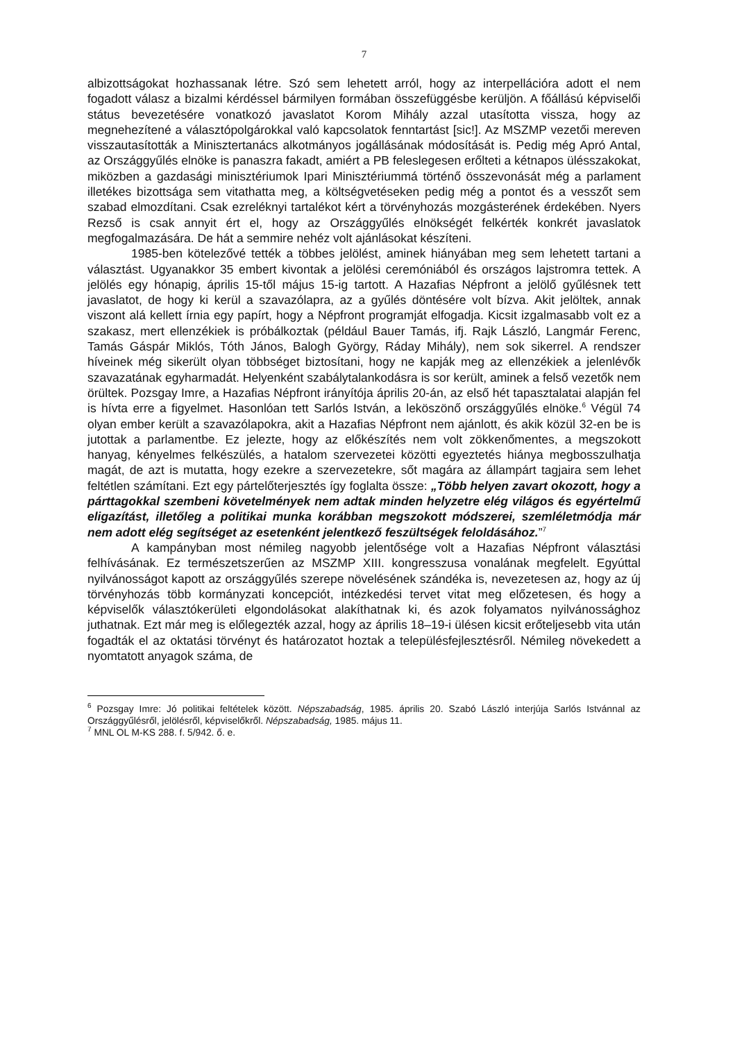7
albizottságokat hozhassanak létre. Szó sem lehetett arról, hogy az interpellációra adott el nem fogadott válasz a bizalmi kérdéssel bármilyen formában összefüggésbe kerüljön. A főállású képviselői státus bevezetésére vonatkozó javaslatot Korom Mihály azzal utasította vissza, hogy az megnehezítené a választópolgárokkal való kapcsolatok fenntartást [sic!]. Az MSZMP vezetői mereven visszautasították a Minisztertanács alkotmányos jogállásának módosítását is. Pedig még Apró Antal, az Országgyűlés elnöke is panaszra fakadt, amiért a PB feleslegesen erőlteti a kétnapos ülésszakokat, miközben a gazdasági minisztériumok Ipari Minisztériummá történő összevonását még a parlament illetékes bizottsága sem vitathatta meg, a költségvetéseken pedig még a pontot és a vesszőt sem szabad elmozdítani. Csak ezreléknyi tartalékot kért a törvényhozás mozgásterének érdekében. Nyers Rezső is csak annyit ért el, hogy az Országgyűlés elnökségét felkérték konkrét javaslatok megfogalmazására. De hát a semmire nehéz volt ajánlásokat készíteni.
1985-ben kötelezővé tették a többes jelölést, aminek hiányában meg sem lehetett tartani a választást. Ugyanakkor 35 embert kivontak a jelölési ceremóniából és országos lajstromra tettek. A jelölés egy hónapig, április 15-től május 15-ig tartott. A Hazafias Népfront a jelölő gyűlésnek tett javaslatot, de hogy ki kerül a szavazólapra, az a gyűlés döntésére volt bízva. Akit jelöltek, annak viszont alá kellett írnia egy papírt, hogy a Népfront programját elfogadja. Kicsit izgalmasabb volt ez a szakasz, mert ellenzékiek is próbálkoztak (például Bauer Tamás, ifj. Rajk László, Langmár Ferenc, Tamás Gáspár Miklós, Tóth János, Balogh György, Ráday Mihály), nem sok sikerrel. A rendszer híveinek még sikerült olyan többséget biztosítani, hogy ne kapják meg az ellenzékiek a jelenlévők szavazatának egyharmadát. Helyenként szabálytalankodásra is sor került, aminek a felső vezetők nem örültek. Pozsgay Imre, a Hazafias Népfront irányítója április 20-án, az első hét tapasztalatai alapján fel is hívta erre a figyelmet. Hasonlóan tett Sarlós István, a leköszönő országgyűlés elnöke.<sup>6</sup> Végül 74 olyan ember került a szavazólapokra, akit a Hazafias Népfront nem ajánlott, és akik közül 32-en be is jutottak a parlamentbe. Ez jelezte, hogy az előkészítés nem volt zökkenőmentes, a megszokott hanyag, kényelmes felkészülés, a hatalom szervezetei közötti egyeztetés hiánya megbosszulhatja magát, de azt is mutatta, hogy ezekre a szervezetekre, sőt magára az állampárt tagjaira sem lehet feltétlen számítani. Ezt egy pártelőterjesztés így foglalta össze: „Több helyen zavart okozott, hogy a párttagokkal szembeni követelmények nem adtak minden helyzetre elég világos és egyértelmű eligazítást, illetőleg a politikai munka korábban megszokott módszerei, szemléletmódja már nem adott elég segítséget az esetenként jelentkező feszültségek feloldásához.”<sup>7</sup>
A kampányban most némileg nagyobb jelentősége volt a Hazafias Népfront választási felhívásának. Ez természetszerűen az MSZMP XIII. kongresszusa vonalának megfelelt. Egyúttal nyilvánosságot kapott az országgyűlés szerepe növelésének szándéka is, nevezetesen az, hogy az új törvényhozás több kormányzati koncepciót, intézkedési tervet vitat meg előzetesen, és hogy a képviselők választókerületi elgondolásokat alakíthatnak ki, és azok folyamatos nyilvánossághoz juthatnak. Ezt már meg is előlegezték azzal, hogy az április 18–19-i ülésen kicsit erőteljesebb vita után fogadták el az oktatási törvényt és határozatot hoztak a településfejlesztésről. Némileg növekedett a nyomtatott anyagok száma, de
<sup>6</sup> Pozsgay Imre: Jó politikai feltételek között. Népszabadság, 1985. április 20. Szabó László interjúja Sarlós Istvánnal az Országgyűlésről, jelölésről, képviselőkről. Népszabadság, 1985. május 11.
<sup>7</sup> MNL OL M-KS 288. f. 5/942. ő. e.